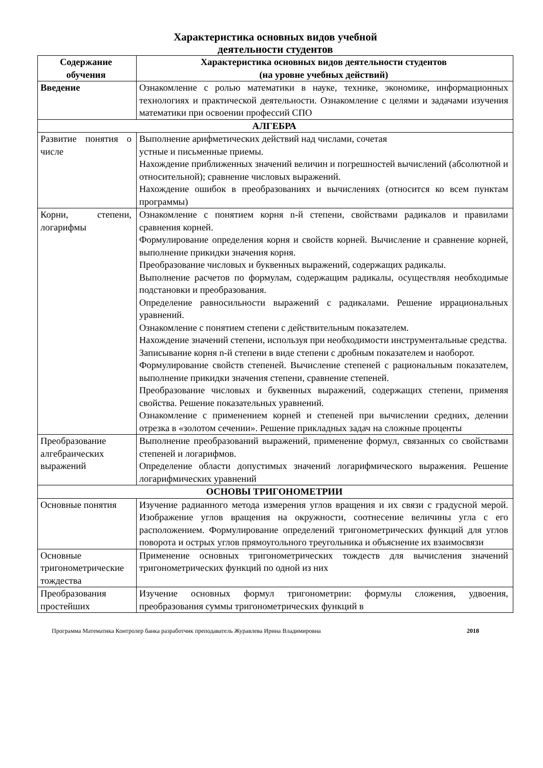Характеристика основных видов учебной
деятельности студентов
| Содержание обучения | Характеристика основных видов деятельности студентов (на уровне учебных действий) |
| --- | --- |
| Введение | Ознакомление с ролью математики в науке, технике, экономике, информационных технологиях и практической деятельности. Ознакомление с целями и задачами изучения математики при освоении профессий СПО |
| АЛГЕБРА | |
| Развитие понятия о числе | Выполнение арифметических действий над числами, сочетая устные и письменные приемы. Нахождение приближенных значений величин и погрешностей вычислений (абсолютной и относительной); сравнение числовых выражений. Нахождение ошибок в преобразованиях и вычислениях (относится ко всем пунктам программы) |
| Корни, степени, логарифмы | Ознакомление с понятием корня n-й степени, свойствами радикалов и правилами сравнения корней. Формулирование определения корня и свойств корней. Вычисление и сравнение корней, выполнение прикидки значения корня. Преобразование числовых и буквенных выражений, содержащих радикалы. Выполнение расчетов по формулам, содержащим радикалы, осуществляя необходимые подстановки и преобразования. Определение равносильности выражений с радикалами. Решение иррациональных уравнений. Ознакомление с понятием степени с действительным показателем. Нахождение значений степени, используя при необходимости инструментальные средства. Записывание корня n-й степени в виде степени с дробным показателем и наоборот. Формулирование свойств степеней. Вычисление степеней с рациональным показателем, выполнение прикидки значения степени, сравнение степеней. Преобразование числовых и буквенных выражений, содержащих степени, применяя свойства. Решение показательных уравнений. Ознакомление с применением корней и степеней при вычислении средних, делении отрезка в «золотом сечении». Решение прикладных задач на сложные проценты |
| Преобразование алгебраических выражений | Выполнение преобразований выражений, применение формул, связанных со свойствами степеней и логарифмов. Определение области допустимых значений логарифмического выражения. Решение логарифмических уравнений |
| ОСНОВЫ ТРИГОНОМЕТРИИ | |
| Основные понятия | Изучение радианного метода измерения углов вращения и их связи с градусной мерой. Изображение углов вращения на окружности, соотнесение величины угла с его расположением. Формулирование определений тригонометрических функций для углов поворота и острых углов прямоугольного треугольника и объяснение их взаимосвязи |
| Основные тригонометрические тождества | Применение основных тригонометрических тождеств для вычисления значений тригонометрических функций по одной из них |
| Преобразования простейших | Изучение основных формул тригонометрии: формулы сложения, удвоения, преобразования суммы тригонометрических функций в |
Программа Математика Контролер банка разработчик преподаватель Журавлева Ирина Владимировна 2018